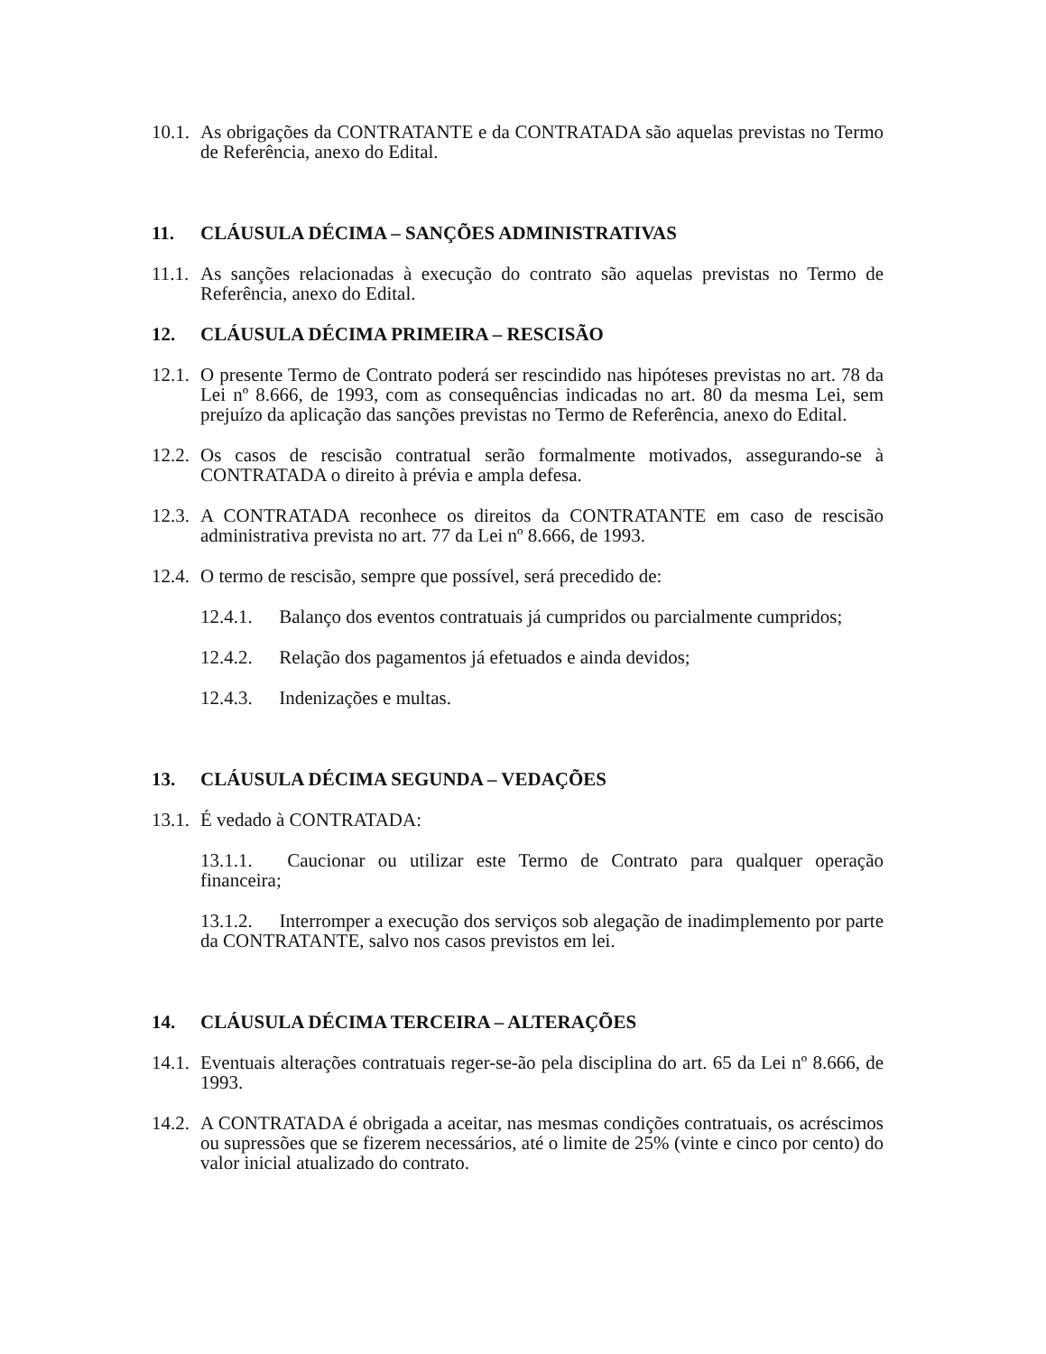10.1.
As obrigações da CONTRATANTE e da CONTRATADA são aquelas previstas no Termo de Referência, anexo do Edital.
11. CLÁUSULA DÉCIMA – SANÇÕES ADMINISTRATIVAS
11.1.
As sanções relacionadas à execução do contrato são aquelas previstas no Termo de Referência, anexo do Edital.
12. CLÁUSULA DÉCIMA PRIMEIRA – RESCISÃO
12.1.
O presente Termo de Contrato poderá ser rescindido nas hipóteses previstas no art. 78 da Lei nº 8.666, de 1993, com as consequências indicadas no art. 80 da mesma Lei, sem prejuízo da aplicação das sanções previstas no Termo de Referência, anexo do Edital.
12.2.
Os casos de rescisão contratual serão formalmente motivados, assegurando-se à CONTRATADA o direito à prévia e ampla defesa.
12.3.
A CONTRATADA reconhece os direitos da CONTRATANTE em caso de rescisão administrativa prevista no art. 77 da Lei nº 8.666, de 1993.
12.4.
O termo de rescisão, sempre que possível, será precedido de:
12.4.1. Balanço dos eventos contratuais já cumpridos ou parcialmente cumpridos;
12.4.2. Relação dos pagamentos já efetuados e ainda devidos;
12.4.3. Indenizações e multas.
13. CLÁUSULA DÉCIMA SEGUNDA – VEDAÇÕES
13.1.
É vedado à CONTRATADA:
13.1.1. Caucionar ou utilizar este Termo de Contrato para qualquer operação financeira;
13.1.2. Interromper a execução dos serviços sob alegação de inadimplemento por parte da CONTRATANTE, salvo nos casos previstos em lei.
14. CLÁUSULA DÉCIMA TERCEIRA – ALTERAÇÕES
14.1.
Eventuais alterações contratuais reger-se-ão pela disciplina do art. 65 da Lei nº 8.666, de 1993.
14.2.
A CONTRATADA é obrigada a aceitar, nas mesmas condições contratuais, os acréscimos ou supressões que se fizerem necessários, até o limite de 25% (vinte e cinco por cento) do valor inicial atualizado do contrato.